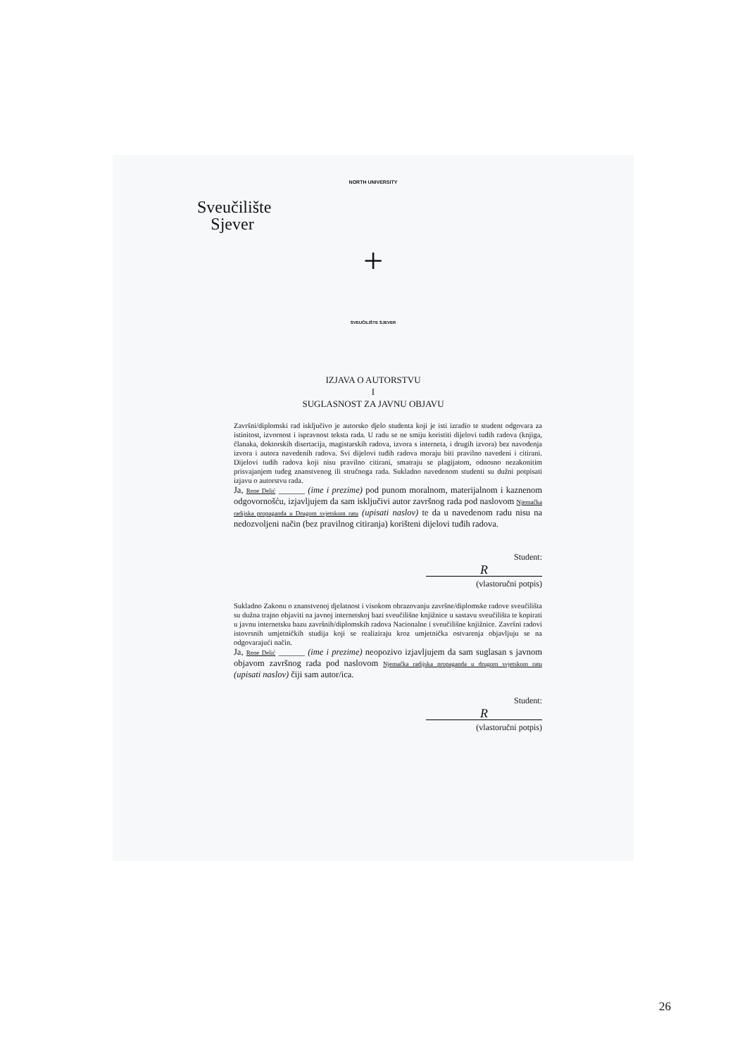NORTH UNIVERSITY
Sveučilište Sjever
+
SVEUČILIŠTE SJEVER
IZJAVA O AUTORSTVU
I
SUGLASNOST ZA JAVNU OBJAVU
Završni/diplomski rad isključivo je autorsko djelo studenta koji je isti izradio te student odgovara za istinitost, izvornost i ispravnost teksta rada. U radu se ne smiju koristiti dijelovi tuđih radova (knjiga, članaka, doktorskih disertacija, magistarskih radova, izvora s interneta, i drugih izvora) bez navođenja izvora i autora navedenih radova. Svi dijelovi tuđih radova moraju biti pravilno navedeni i citirani. Dijelovi tuđih radova koji nisu pravilno citirani, smatraju se plagijatom, odnosno nezakonitim prisvajanjem tuđeg znanstvenog ili stručnoga rada. Sukladno navedenom studenti su dužni potpisati izjavu o autorstvu rada.
Ja, Rene Delić ______ (ime i prezime) pod punom moralnom, materijalnom i kaznenom odgovornošću, izjavljujem da sam isključivi autor završnog rada pod naslovom Njemačka radijska propaganda u Drugom svjetskom ratu (upisati naslov) te da u navedenom radu nisu na nedozvoljeni način (bez pravilnog citiranja) korišteni dijelovi tuđih radova.
Student:
R
(vlastoručni potpis)
Sukladno Zakonu o znanstvenoj djelatnost i visokom obrazovanju završne/diplomske radove sveučilišta su dužna trajno objaviti na javnoj internetskoj bazi sveučilišne knjižnice u sastavu sveučilišta te kopirati u javnu internetsku bazu završnih/diplomskih radova Nacionalne i sveučilišne knjižnice. Završni radovi istovrsnih umjetničkih studija koji se realiziraju kroz umjetnička ostvarenja objavljuju se na odgovarajući način.
Ja, Rene Delić ______ (ime i prezime) neopozivo izjavljujem da sam suglasan s javnom objavom završnog rada pod naslovom Njemačka radijska propaganda u drugom svjetskom ratu (upisati naslov) čiji sam autor/ica.
Student:
R
(vlastoručni potpis)
26